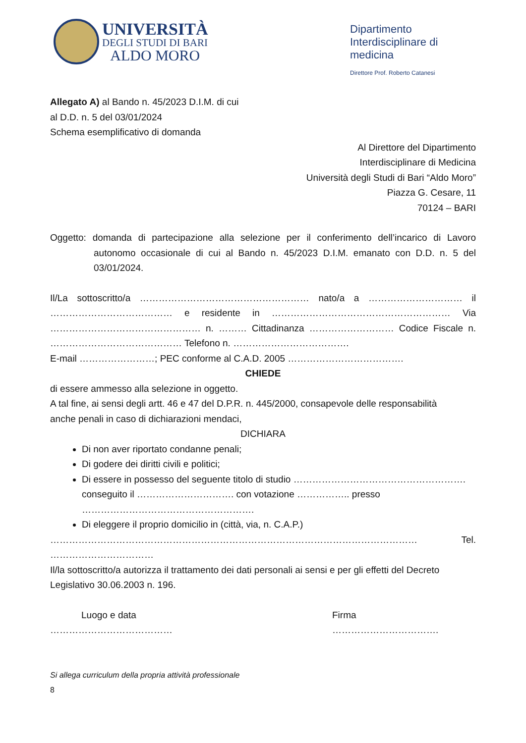UNIVERSITÀ
DEGLI STUDI DI BARI
ALDO MORO
Dipartimento Interdisciplinare di medicina
Direttore Prof. Roberto Catanesi
Allegato A) al Bando n. 45/2023 D.I.M. di cui
al D.D. n. 5 del 03/01/2024
Schema esemplificativo di domanda
Al Direttore del Dipartimento
Interdisciplinare di Medicina
Università degli Studi di Bari “Aldo Moro”
Piazza G. Cesare, 11
70124 – BARI
Oggetto: domanda di partecipazione alla selezione per il conferimento dell’incarico di Lavoro autonomo occasionale di cui al Bando n. 45/2023 D.I.M. emanato con D.D. n. 5 del 03/01/2024.
Il/La sottoscritto/a ……………………………………………… nato/a a ………………………… il ………………………………… e residente in ………………………………………………… Via ………………………………………… n. ……… Cittadinanza ……………………… Codice Fiscale n. …………………………………… Telefono n. ……………………………….
E-mail ……………………; PEC conforme al C.A.D. 2005 ……………………………….
CHIEDE
di essere ammesso alla selezione in oggetto.
A tal fine, ai sensi degli artt. 46 e 47 del D.P.R. n. 445/2000, consapevole delle responsabilità
anche penali in caso di dichiarazioni mendaci,
DICHIARA
Di non aver riportato condanne penali;
Di godere dei diritti civili e politici;
Di essere in possesso del seguente titolo di studio ………………………………………………. conseguito il …………………………. con votazione …………….. presso ……………………………………………….
Di eleggere il proprio domicilio in (città, via, n. C.A.P.)
……………………………………………………………………………………………………… Tel. ……………………………
Il/la sottoscritto/a autorizza il trattamento dei dati personali ai sensi e per gli effetti del Decreto Legislativo 30.06.2003 n. 196.
Luogo e data
…………………………………
Firma
…………………………….
Si allega curriculum della propria attività professionale
8